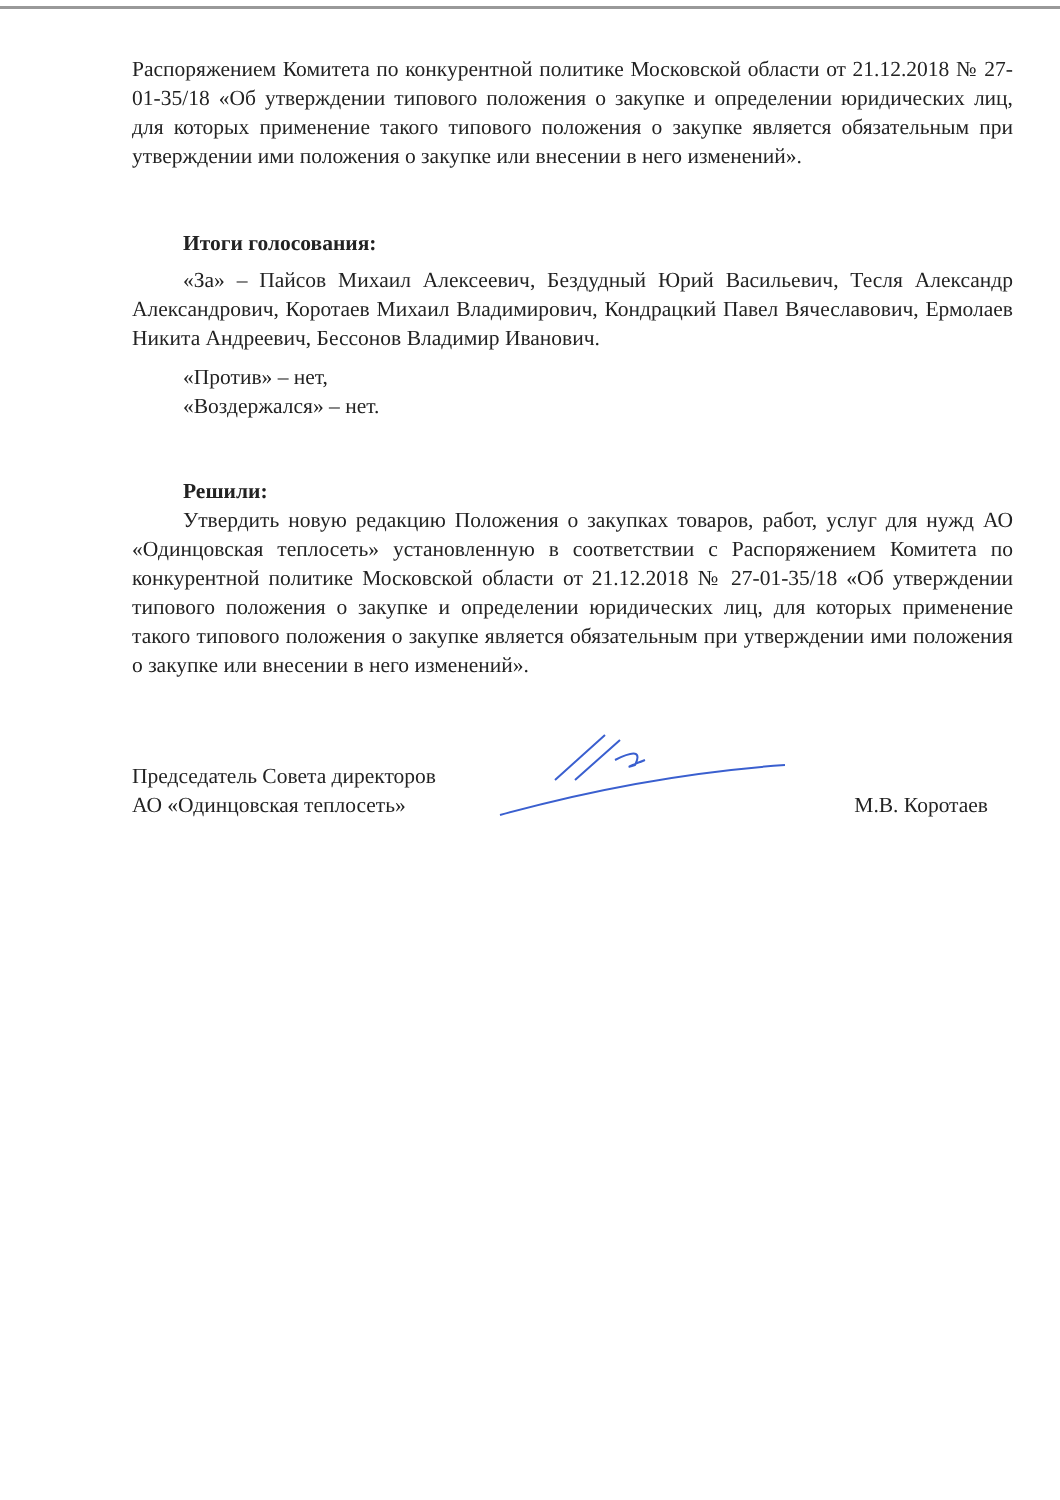Распоряжением Комитета по конкурентной политике Московской области от 21.12.2018 № 27-01-35/18 «Об утверждении типового положения о закупке и определении юридических лиц, для которых применение такого типового положения о закупке является обязательным при утверждении ими положения о закупке или внесении в него изменений».
Итоги голосования:
«За» – Пайсов Михаил Алексеевич, Бездудный Юрий Васильевич, Тесля Александр Александрович, Коротаев Михаил Владимирович, Кондрацкий Павел Вячеславович, Ермолаев Никита Андреевич, Бессонов Владимир Иванович.
«Против» – нет,
«Воздержался» – нет.
Решили:
Утвердить новую редакцию Положения о закупках товаров, работ, услуг для нужд АО «Одинцовская теплосеть» установленную в соответствии с Распоряжением Комитета по конкурентной политике Московской области от 21.12.2018 № 27-01-35/18 «Об утверждении типового положения о закупке и определении юридических лиц, для которых применение такого типового положения о закупке является обязательным при утверждении ими положения о закупке или внесении в него изменений».
Председатель Совета директоров
АО «Одинцовская теплосеть»
М.В. Коротаев